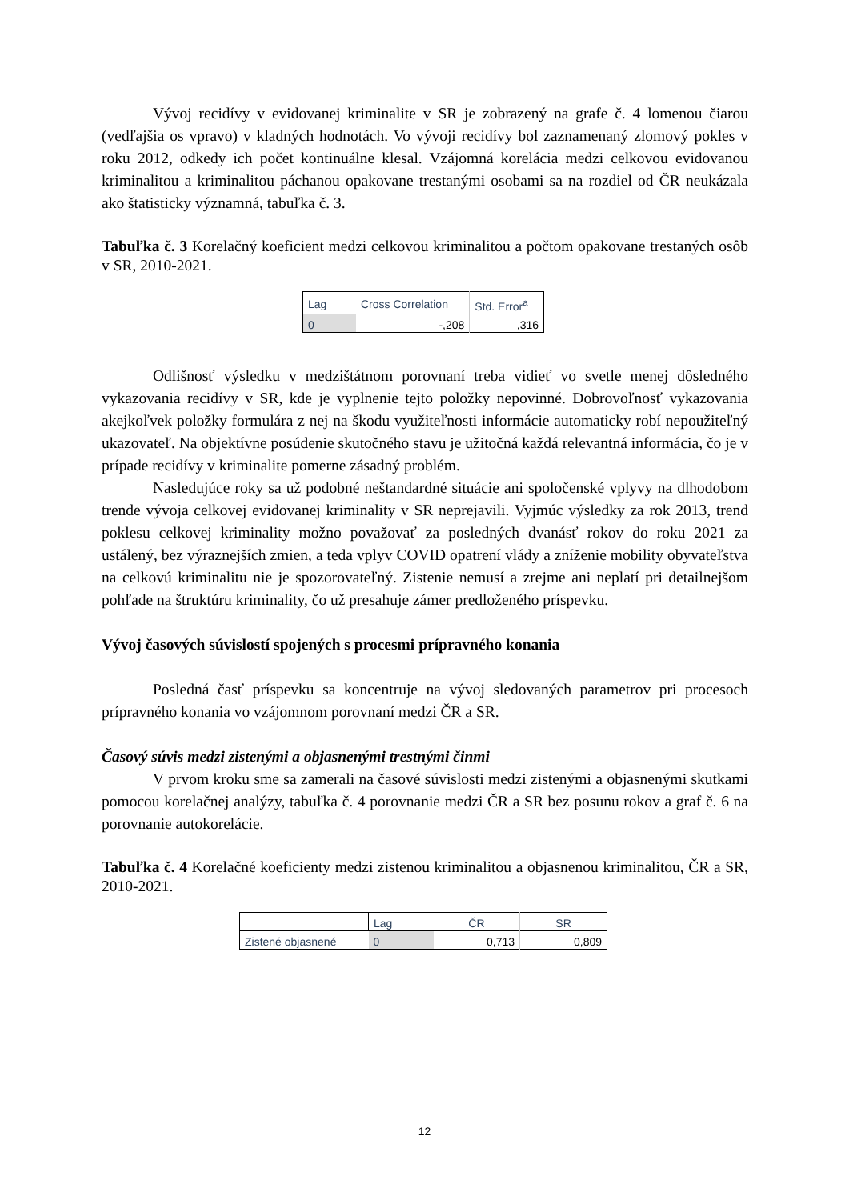Vývoj recidívy v evidovanej kriminalite v SR je zobrazený na grafe č. 4 lomenou čiarou (vedľajšia os vpravo) v kladných hodnotách. Vo vývoji recidívy bol zaznamenaný zlomový pokles v roku 2012, odkedy ich počet kontinuálne klesal. Vzájomná korelácia medzi celkovou evidovanou kriminalitou a kriminalitou páchanou opakovane trestanými osobami sa na rozdiel od ČR neukázala ako štatisticky významná, tabuľka č. 3.
Tabuľka č. 3 Korelačný koeficient medzi celkovou kriminalitou a počtom opakovane trestaných osôb v SR, 2010-2021.
| Lag | Cross Correlation | Std. Error<sup>a</sup> |
| 0 | -,208 | ,316 |
Odlišnosť výsledku v medzištátnom porovnaní treba vidieť vo svetle menej dôsledného vykazovania recidívy v SR, kde je vyplnenie tejto položky nepovinné. Dobrovoľnosť vykazovania akejkoľvek položky formulára z nej na škodu využiteľnosti informácie automaticky robí nepoužiteľný ukazovateľ. Na objektívne posúdenie skutočného stavu je užitočná každá relevantná informácia, čo je v prípade recidívy v kriminalite pomerne zásadný problém.
Nasledujúce roky sa už podobné neštandardné situácie ani spoločenské vplyvy na dlhodobom trende vývoja celkovej evidovanej kriminality v SR neprejavili. Vyjmúc výsledky za rok 2013, trend poklesu celkovej kriminality možno považovať za posledných dvanásť rokov do roku 2021 za ustálený, bez výraznejších zmien, a teda vplyv COVID opatrení vlády a zníženie mobility obyvateľstva na celkovú kriminalitu nie je spozorovateľný. Zistenie nemusí a zrejme ani neplatí pri detailnejšom pohľade na štruktúru kriminality, čo už presahuje zámer predloženého príspevku.
Vývoj časových súvislostí spojených s procesmi prípravného konania
Posledná časť príspevku sa koncentruje na vývoj sledovaných parametrov pri procesoch prípravného konania vo vzájomnom porovnaní medzi ČR a SR.
Časový súvis medzi zistenými a objasnenými trestnými činmi
V prvom kroku sme sa zamerali na časové súvislosti medzi zistenými a objasnenými skutkami pomocou korelačnej analýzy, tabuľka č. 4 porovnanie medzi ČR a SR bez posunu rokov a graf č. 6 na porovnanie autokorelácie.
Tabuľka č. 4 Korelačné koeficienty medzi zistenou kriminalitou a objasnenou kriminalitou, ČR a SR, 2010-2021.
| | Lag | ČR | SR |
| Zistené objasnené | 0 | 0,713 | 0,809 |
12